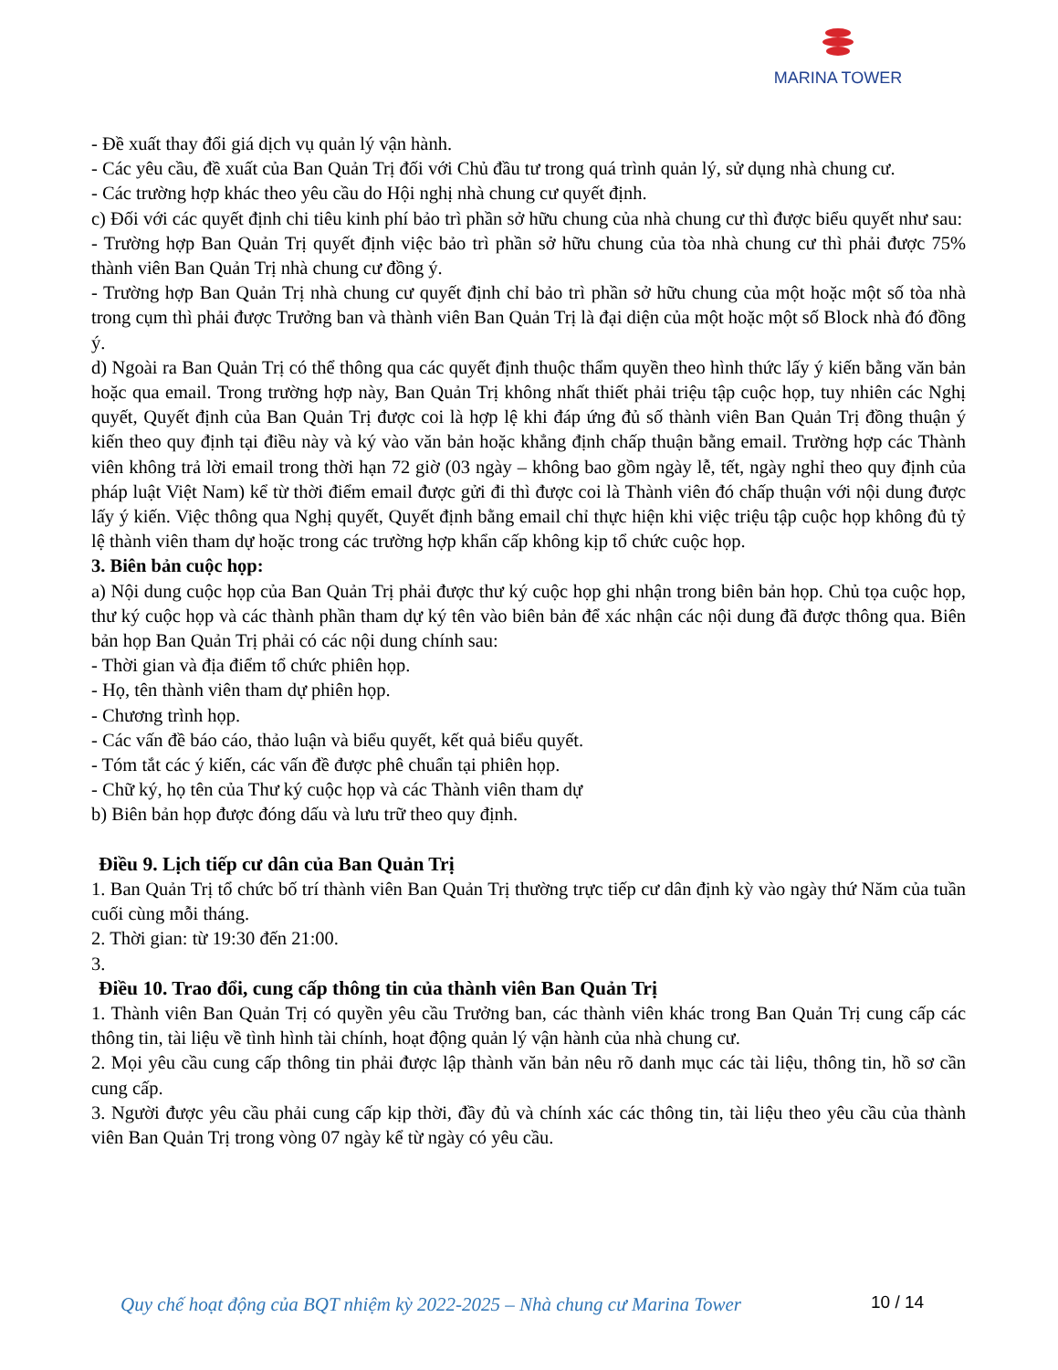MARINA TOWER
- Đề xuất thay đổi giá dịch vụ quản lý vận hành.
- Các yêu cầu, đề xuất của Ban Quản Trị đối với Chủ đầu tư trong quá trình quản lý, sử dụng nhà chung cư.
- Các trường hợp khác theo yêu cầu do Hội nghị nhà chung cư quyết định.
c) Đối với các quyết định chi tiêu kinh phí bảo trì phần sở hữu chung của nhà chung cư thì được biểu quyết như sau:
- Trường hợp Ban Quản Trị quyết định việc bảo trì phần sở hữu chung của tòa nhà chung cư thì phải được 75% thành viên Ban Quản Trị nhà chung cư đồng ý.
- Trường hợp Ban Quản Trị nhà chung cư quyết định chỉ bảo trì phần sở hữu chung của một hoặc một số tòa nhà trong cụm thì phải được Trưởng ban và thành viên Ban Quản Trị là đại diện của một hoặc một số Block nhà đó đồng ý.
d) Ngoài ra Ban Quản Trị có thể thông qua các quyết định thuộc thẩm quyền theo hình thức lấy ý kiến bằng văn bản hoặc qua email. Trong trường hợp này, Ban Quản Trị không nhất thiết phải triệu tập cuộc họp, tuy nhiên các Nghị quyết, Quyết định của Ban Quản Trị được coi là hợp lệ khi đáp ứng đủ số thành viên Ban Quản Trị đồng thuận ý kiến theo quy định tại điều này và ký vào văn bản hoặc khẳng định chấp thuận bằng email. Trường hợp các Thành viên không trả lời email trong thời hạn 72 giờ (03 ngày – không bao gồm ngày lễ, tết, ngày nghỉ theo quy định của pháp luật Việt Nam) kể từ thời điểm email được gửi đi thì được coi là Thành viên đó chấp thuận với nội dung được lấy ý kiến. Việc thông qua Nghị quyết, Quyết định bằng email chỉ thực hiện khi việc triệu tập cuộc họp không đủ tỷ lệ thành viên tham dự hoặc trong các trường hợp khẩn cấp không kịp tổ chức cuộc họp.
3. Biên bản cuộc họp:
a) Nội dung cuộc họp của Ban Quản Trị phải được thư ký cuộc họp ghi nhận trong biên bản họp. Chủ tọa cuộc họp, thư ký cuộc họp và các thành phần tham dự ký tên vào biên bản để xác nhận các nội dung đã được thông qua. Biên bản họp Ban Quản Trị phải có các nội dung chính sau:
- Thời gian và địa điểm tổ chức phiên họp.
- Họ, tên thành viên tham dự phiên họp.
- Chương trình họp.
- Các vấn đề báo cáo, thảo luận và biểu quyết, kết quả biểu quyết.
- Tóm tắt các ý kiến, các vấn đề được phê chuẩn tại phiên họp.
- Chữ ký, họ tên của Thư ký cuộc họp và các Thành viên tham dự
b) Biên bản họp được đóng dấu và lưu trữ theo quy định.
Điều 9. Lịch tiếp cư dân của Ban Quản Trị
1. Ban Quản Trị tổ chức bố trí thành viên Ban Quản Trị thường trực tiếp cư dân định kỳ vào ngày thứ Năm của tuần cuối cùng mỗi tháng.
2. Thời gian: từ 19:30 đến 21:00.
3.
Điều 10. Trao đổi, cung cấp thông tin của thành viên Ban Quản Trị
1. Thành viên Ban Quản Trị có quyền yêu cầu Trưởng ban, các thành viên khác trong Ban Quản Trị cung cấp các thông tin, tài liệu về tình hình tài chính, hoạt động quản lý vận hành của nhà chung cư.
2. Mọi yêu cầu cung cấp thông tin phải được lập thành văn bản nêu rõ danh mục các tài liệu, thông tin, hồ sơ cần cung cấp.
3. Người được yêu cầu phải cung cấp kịp thời, đầy đủ và chính xác các thông tin, tài liệu theo yêu cầu của thành viên Ban Quản Trị trong vòng 07 ngày kể từ ngày có yêu cầu.
Quy chế hoạt động của BQT nhiệm kỳ 2022-2025 – Nhà chung cư Marina Tower
10 / 14